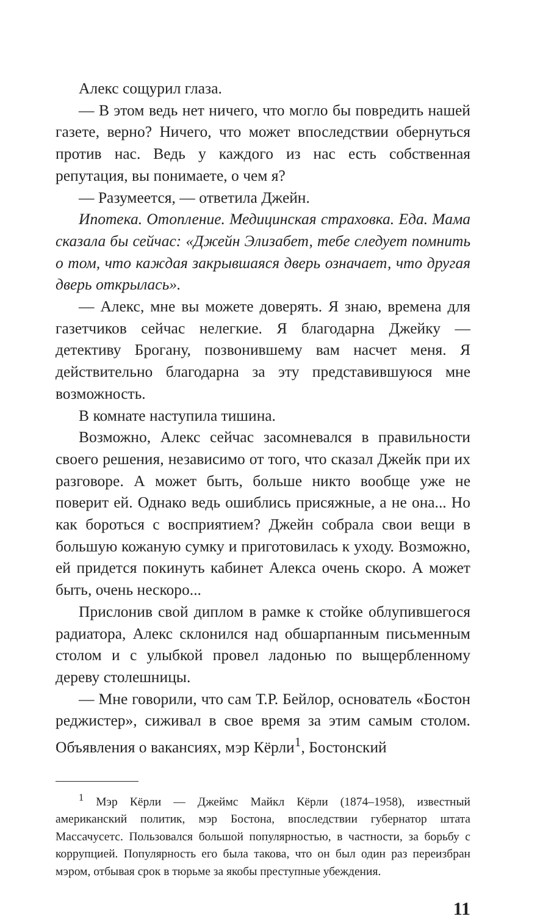Алекс сощурил глаза.
— В этом ведь нет ничего, что могло бы повредить нашей газете, верно? Ничего, что может впоследствии обернуться против нас. Ведь у каждого из нас есть собственная репутация, вы понимаете, о чем я?
— Разумеется, — ответила Джейн.
Ипотека. Отопление. Медицинская страховка. Еда. Мама сказала бы сейчас: «Джейн Элизабет, тебе следует помнить о том, что каждая закрывшаяся дверь означает, что другая дверь открылась».
— Алекс, мне вы можете доверять. Я знаю, времена для газетчиков сейчас нелегкие. Я благодарна Джейку — детективу Брогану, позвонившему вам насчет меня. Я действительно благодарна за эту представившуюся мне возможность.
В комнате наступила тишина.
Возможно, Алекс сейчас засомневался в правильности своего решения, независимо от того, что сказал Джейк при их разговоре. А может быть, больше никто вообще уже не поверит ей. Однако ведь ошиблись присяжные, а не она... Но как бороться с восприятием? Джейн собрала свои вещи в большую кожаную сумку и приготовилась к уходу. Возможно, ей придется покинуть кабинет Алекса очень скоро. А может быть, очень нескоро...
Прислонив свой диплом в рамке к стойке облупившегося радиатора, Алекс склонился над обшарпанным письменным столом и с улыбкой провел ладонью по выщербленному дереву столешницы.
— Мне говорили, что сам Т.Р. Бейлор, основатель «Бостон реджистер», сиживал в свое время за этим самым столом. Объявления о вакансиях, мэр Кёрли<sup>1</sup>, Бостонский
<sup>1</sup> Мэр Кёрли — Джеймс Майкл Кёрли (1874–1958), известный американский политик, мэр Бостона, впоследствии губернатор штата Массачусетс. Пользовался большой популярностью, в частности, за борьбу с коррупцией. Популярность его была такова, что он был один раз переизбран мэром, отбывая срок в тюрьме за якобы преступные убеждения.
11